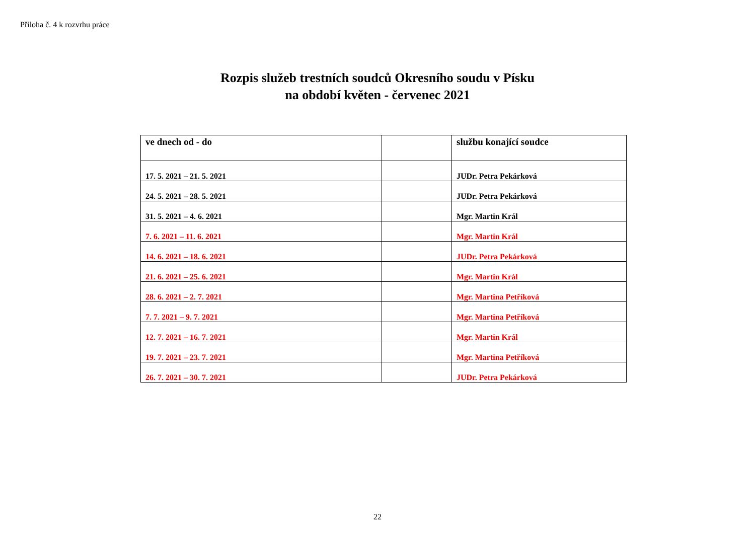Příloha č. 4 k rozvrhu práce
Rozpis služeb trestních soudců Okresního soudu v Písku
na období květen - červenec 2021
| ve dnech od - do | | službu konající soudce |
| --- | --- | --- |
| 17. 5. 2021 – 21. 5. 2021 | | JUDr. Petra Pekárková |
| 24. 5. 2021 – 28. 5. 2021 | | JUDr. Petra Pekárková |
| 31. 5. 2021 – 4. 6. 2021 | | Mgr. Martin Král |
| 7. 6. 2021 – 11. 6. 2021 | | Mgr. Martin Král |
| 14. 6. 2021 – 18. 6. 2021 | | JUDr. Petra Pekárková |
| 21. 6. 2021 – 25. 6. 2021 | | Mgr. Martin Král |
| 28. 6. 2021 – 2. 7. 2021 | | Mgr. Martina Petříková |
| 7. 7. 2021 – 9. 7. 2021 | | Mgr. Martina Petříková |
| 12. 7. 2021 – 16. 7. 2021 | | Mgr. Martin Král |
| 19. 7. 2021 – 23. 7. 2021 | | Mgr. Martina Petříková |
| 26. 7. 2021 – 30. 7. 2021 | | JUDr. Petra Pekárková |
22